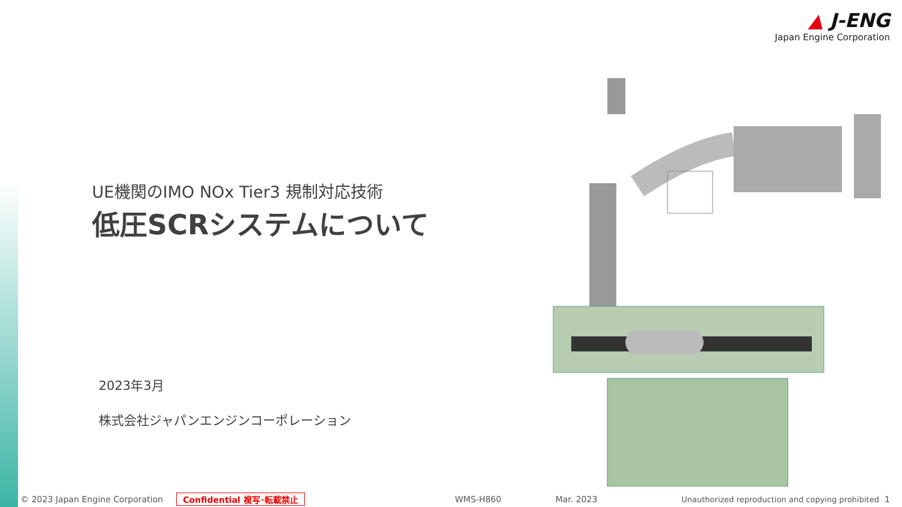▲ J-ENG
Japan Engine Corporation
UE機関のIMO NOx Tier3 規制対応技術
低圧SCRシステムについて
2023年3月
株式会社ジャパンエンジンコーポレーション
© 2023 Japan Engine Corporation Confidential 複写･転載禁止 WMS-H860 Mar. 2023 Unauthorized reproduction and copying prohibited 1